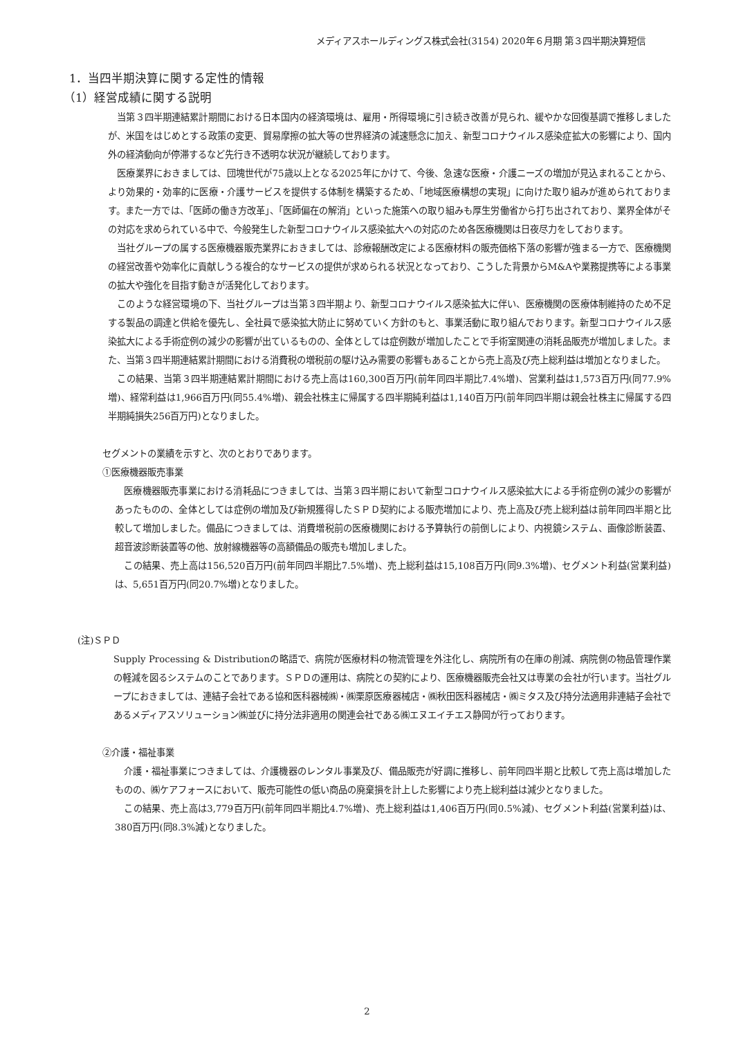メディアスホールディングス株式会社(3154) 2020年６月期 第３四半期決算短信
1．当四半期決算に関する定性的情報
（1）経営成績に関する説明
当第３四半期連結累計期間における日本国内の経済環境は、雇用・所得環境に引き続き改善が見られ、緩やかな回復基調で推移しましたが、米国をはじめとする政策の変更、貿易摩擦の拡大等の世界経済の減速懸念に加え、新型コロナウイルス感染症拡大の影響により、国内外の経済動向が停滞するなど先行き不透明な状況が継続しております。
医療業界におきましては、団塊世代が75歳以上となる2025年にかけて、今後、急速な医療・介護ニーズの増加が見込まれることから、より効果的・効率的に医療・介護サービスを提供する体制を構築するため、「地域医療構想の実現」に向けた取り組みが進められております。また一方では、「医師の働き方改革」、「医師偏在の解消」といった施策への取り組みも厚生労働省から打ち出されており、業界全体がその対応を求められている中で、今般発生した新型コロナウイルス感染拡大への対応のため各医療機関は日夜尽力をしております。
当社グループの属する医療機器販売業界におきましては、診療報酬改定による医療材料の販売価格下落の影響が強まる一方で、医療機関の経営改善や効率化に貢献しうる複合的なサービスの提供が求められる状況となっており、こうした背景からM&Aや業務提携等による事業の拡大や強化を目指す動きが活発化しております。
このような経営環境の下、当社グループは当第３四半期より、新型コロナウイルス感染拡大に伴い、医療機関の医療体制維持のため不足する製品の調達と供給を優先し、全社員で感染拡大防止に努めていく方針のもと、事業活動に取り組んでおります。新型コロナウイルス感染拡大による手術症例の減少の影響が出ているものの、全体としては症例数が増加したことで手術室関連の消耗品販売が増加しました。また、当第３四半期連結累計期間における消費税の増税前の駆け込み需要の影響もあることから売上高及び売上総利益は増加となりました。
この結果、当第３四半期連結累計期間における売上高は160,300百万円(前年同四半期比7.4%増)、営業利益は1,573百万円(同77.9%増)、経常利益は1,966百万円(同55.4%増)、親会社株主に帰属する四半期純利益は1,140百万円(前年同四半期は親会社株主に帰属する四半期純損失256百万円)となりました。
セグメントの業績を示すと、次のとおりであります。
①医療機器販売事業
医療機器販売事業における消耗品につきましては、当第３四半期において新型コロナウイルス感染拡大による手術症例の減少の影響があったものの、全体としては症例の増加及び新規獲得したＳＰＤ契約による販売増加により、売上高及び売上総利益は前年同四半期と比較して増加しました。備品につきましては、消費増税前の医療機関における予算執行の前倒しにより、内視鏡システム、画像診断装置、 超音波診断装置等の他、放射線機器等の高額備品の販売も増加しました。
この結果、売上高は156,520百万円(前年同四半期比7.5%増)、売上総利益は15,108百万円(同9.3%増)、セグメント利益(営業利益)は、5,651百万円(同20.7%増)となりました。
(注)ＳＰＤ
Supply Processing & Distributionの略語で、病院が医療材料の物流管理を外注化し、病院所有の在庫の削減、病院側の物品管理作業の軽減を図るシステムのことであります。ＳＰＤの運用は、病院との契約により、医療機器販売会社又は専業の会社が行います。当社グループにおきましては、連結子会社である協和医科器械㈱・㈱栗原医療器械店・㈱秋田医科器械店・㈱ミタス及び持分法適用非連結子会社であるメディアスソリューション㈱並びに持分法非適用の関連会社である㈱エヌエイチエス静岡が行っております。
②介護・福祉事業
介護・福祉事業につきましては、介護機器のレンタル事業及び、備品販売が好調に推移し、前年同四半期と比較して売上高は増加したものの、㈱ケアフォースにおいて、販売可能性の低い商品の廃棄損を計上した影響により売上総利益は減少となりました。
この結果、売上高は3,779百万円(前年同四半期比4.7%増)、売上総利益は1,406百万円(同0.5%減)、セグメント利益(営業利益)は、380百万円(同8.3%減)となりました。
2